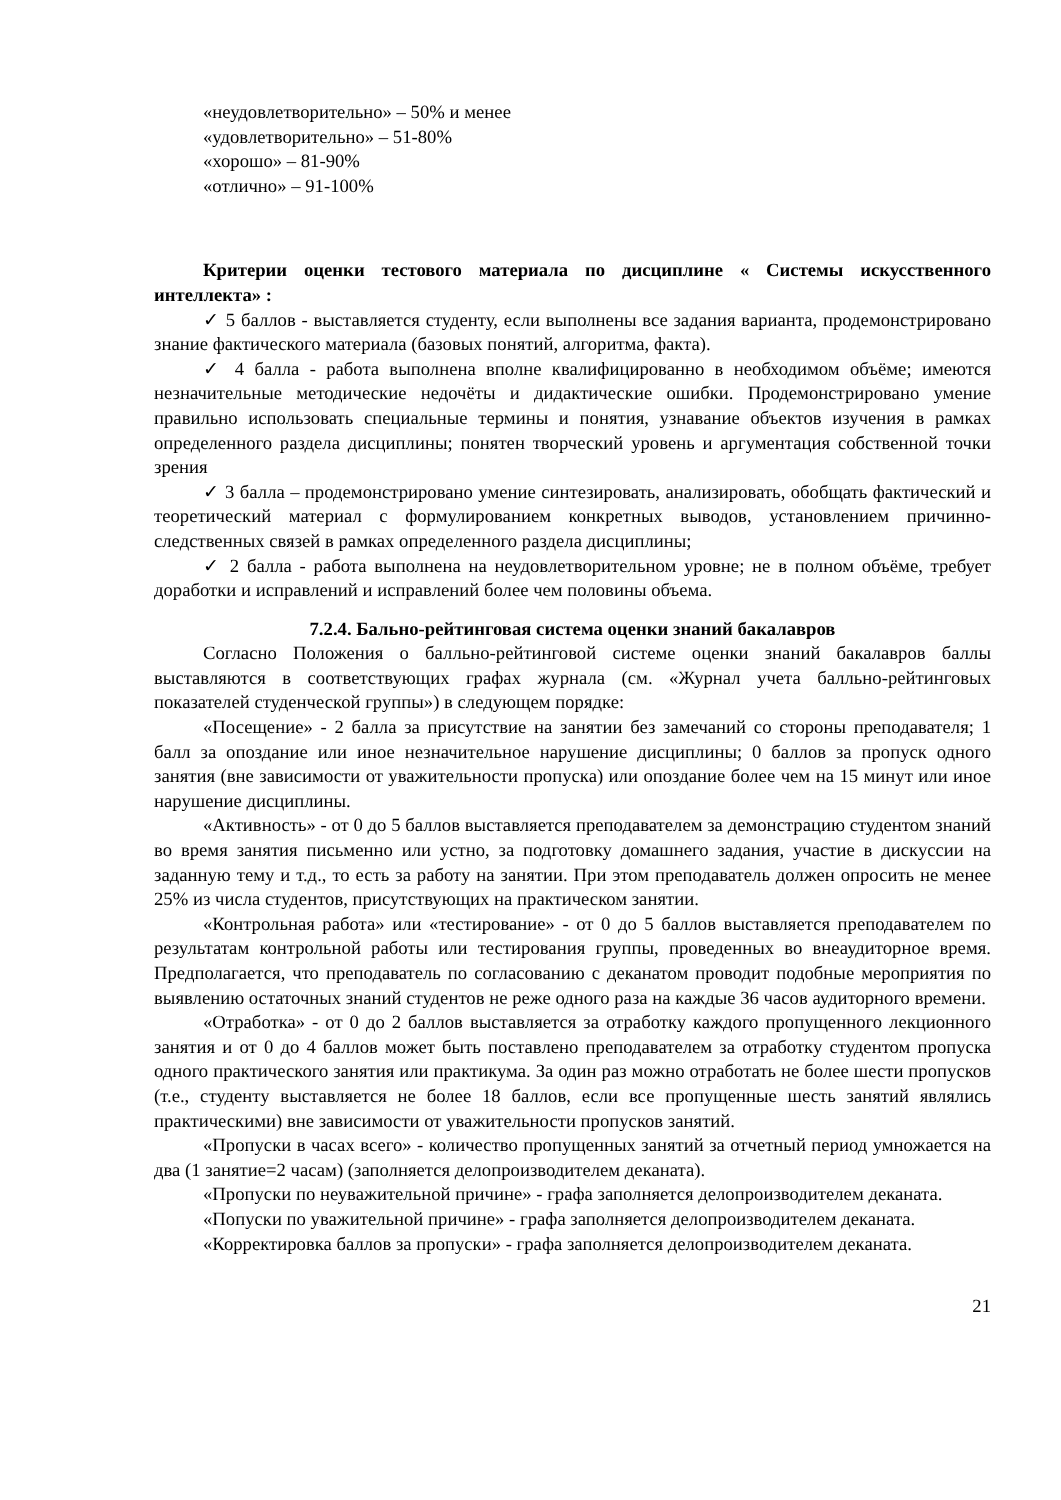«неудовлетворительно» – 50% и менее
«удовлетворительно» – 51-80%
«хорошо» – 81-90%
«отлично» – 91-100%
Критерии оценки тестового материала по дисциплине « Системы искусственного интеллекта» :
✓ 5 баллов - выставляется студенту, если выполнены все задания варианта, продемонстрировано знание фактического материала (базовых понятий, алгоритма, факта).
✓ 4 балла - работа выполнена вполне квалифицированно в необходимом объёме; имеются незначительные методические недочёты и дидактические ошибки. Продемонстрировано умение правильно использовать специальные термины и понятия, узнавание объектов изучения в рамках определенного раздела дисциплины; понятен творческий уровень и аргументация собственной точки зрения
✓ 3 балла – продемонстрировано умение синтезировать, анализировать, обобщать фактический и теоретический материал с формулированием конкретных выводов, установлением причинно-следственных связей в рамках определенного раздела дисциплины;
✓ 2 балла - работа выполнена на неудовлетворительном уровне; не в полном объёме, требует доработки и исправлений и исправлений более чем половины объема.
7.2.4. Бально-рейтинговая система оценки знаний бакалавров
Согласно Положения о балльно-рейтинговой системе оценки знаний бакалавров баллы выставляются в соответствующих графах журнала (см. «Журнал учета балльно-рейтинговых показателей студенческой группы») в следующем порядке:
«Посещение» - 2 балла за присутствие на занятии без замечаний со стороны преподавателя; 1 балл за опоздание или иное незначительное нарушение дисциплины; 0 баллов за пропуск одного занятия (вне зависимости от уважительности пропуска) или опоздание более чем на 15 минут или иное нарушение дисциплины.
«Активность» - от 0 до 5 баллов выставляется преподавателем за демонстрацию студентом знаний во время занятия письменно или устно, за подготовку домашнего задания, участие в дискуссии на заданную тему и т.д., то есть за работу на занятии. При этом преподаватель должен опросить не менее 25% из числа студентов, присутствующих на практическом занятии.
«Контрольная работа» или «тестирование» - от 0 до 5 баллов выставляется преподавателем по результатам контрольной работы или тестирования группы, проведенных во внеаудиторное время. Предполагается, что преподаватель по согласованию с деканатом проводит подобные мероприятия по выявлению остаточных знаний студентов не реже одного раза на каждые 36 часов аудиторного времени.
«Отработка» - от 0 до 2 баллов выставляется за отработку каждого пропущенного лекционного занятия и от 0 до 4 баллов может быть поставлено преподавателем за отработку студентом пропуска одного практического занятия или практикума. За один раз можно отработать не более шести пропусков (т.е., студенту выставляется не более 18 баллов, если все пропущенные шесть занятий являлись практическими) вне зависимости от уважительности пропусков занятий.
«Пропуски в часах всего» - количество пропущенных занятий за отчетный период умножается на два (1 занятие=2 часам) (заполняется делопроизводителем деканата).
«Пропуски по неуважительной причине» - графа заполняется делопроизводителем деканата.
«Попуски по уважительной причине» - графа заполняется делопроизводителем деканата.
«Корректировка баллов за пропуски» - графа заполняется делопроизводителем деканата.
21